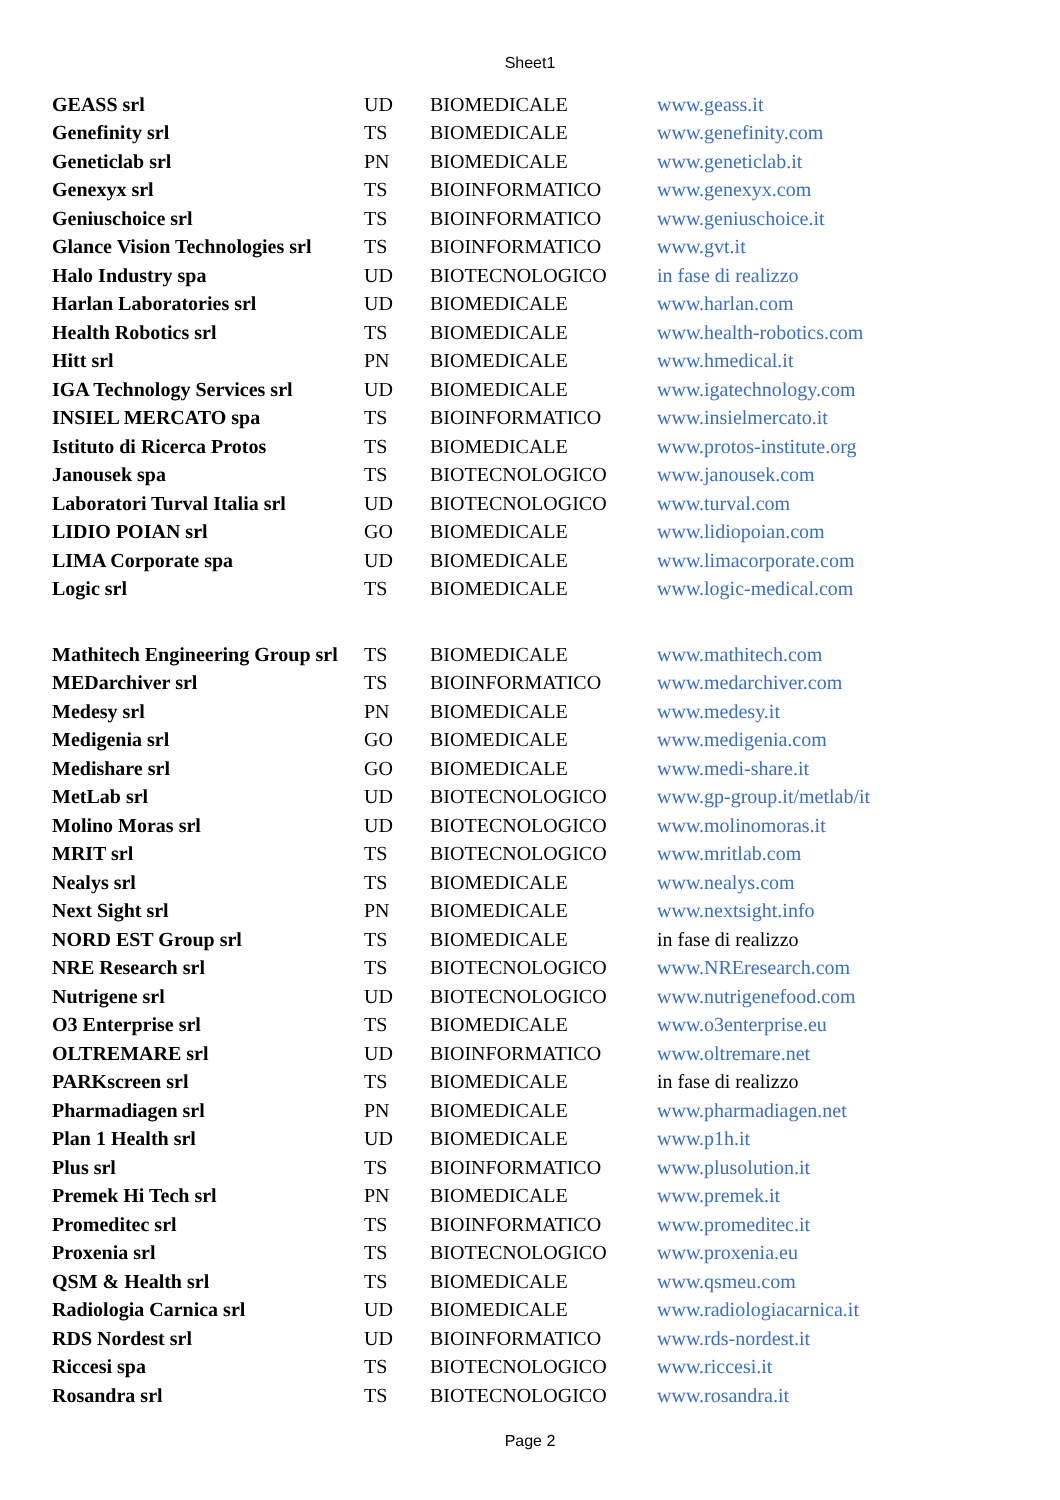Sheet1
| GEASS srl | UD | BIOMEDICALE | www.geass.it |
| Genefinity srl | TS | BIOMEDICALE | www.genefinity.com |
| Geneticlab srl | PN | BIOMEDICALE | www.geneticlab.it |
| Genexyx srl | TS | BIOINFORMATICO | www.genexyx.com |
| Geniuschoice srl | TS | BIOINFORMATICO | www.geniuschoice.it |
| Glance Vision Technologies srl | TS | BIOINFORMATICO | www.gvt.it |
| Halo Industry spa | UD | BIOTECNOLOGICO | in fase di realizzo |
| Harlan Laboratories srl | UD | BIOMEDICALE | www.harlan.com |
| Health Robotics srl | TS | BIOMEDICALE | www.health-robotics.com |
| Hitt srl | PN | BIOMEDICALE | www.hmedical.it |
| IGA Technology Services srl | UD | BIOMEDICALE | www.igatechnology.com |
| INSIEL MERCATO spa | TS | BIOINFORMATICO | www.insielmercato.it |
| Istituto di Ricerca Protos | TS | BIOMEDICALE | www.protos-institute.org |
| Janousek spa | TS | BIOTECNOLOGICO | www.janousek.com |
| Laboratori Turval Italia srl | UD | BIOTECNOLOGICO | www.turval.com |
| LIDIO POIAN srl | GO | BIOMEDICALE | www.lidiopoian.com |
| LIMA Corporate spa | UD | BIOMEDICALE | www.limacorporate.com |
| Logic srl | TS | BIOMEDICALE | www.logic-medical.com |
| Mathitech Engineering Group srl | TS | BIOMEDICALE | www.mathitech.com |
| MEDarchiver srl | TS | BIOINFORMATICO | www.medarchiver.com |
| Medesy srl | PN | BIOMEDICALE | www.medesy.it |
| Medigenia srl | GO | BIOMEDICALE | www.medigenia.com |
| Medishare srl | GO | BIOMEDICALE | www.medi-share.it |
| MetLab srl | UD | BIOTECNOLOGICO | www.gp-group.it/metlab/it |
| Molino Moras srl | UD | BIOTECNOLOGICO | www.molinomoras.it |
| MRIT srl | TS | BIOTECNOLOGICO | www.mritlab.com |
| Nealys srl | TS | BIOMEDICALE | www.nealys.com |
| Next Sight srl | PN | BIOMEDICALE | www.nextsight.info |
| NORD EST Group srl | TS | BIOMEDICALE | in fase di realizzo |
| NRE Research srl | TS | BIOTECNOLOGICO | www.NREresearch.com |
| Nutrigene srl | UD | BIOTECNOLOGICO | www.nutrigenefood.com |
| O3 Enterprise srl | TS | BIOMEDICALE | www.o3enterprise.eu |
| OLTREMARE srl | UD | BIOINFORMATICO | www.oltremare.net |
| PARKscreen srl | TS | BIOMEDICALE | in fase di realizzo |
| Pharmadiagen srl | PN | BIOMEDICALE | www.pharmadiagen.net |
| Plan 1 Health srl | UD | BIOMEDICALE | www.p1h.it |
| Plus srl | TS | BIOINFORMATICO | www.plusolution.it |
| Premek Hi Tech srl | PN | BIOMEDICALE | www.premek.it |
| Promeditec srl | TS | BIOINFORMATICO | www.promeditec.it |
| Proxenia srl | TS | BIOTECNOLOGICO | www.proxenia.eu |
| QSM & Health srl | TS | BIOMEDICALE | www.qsmeu.com |
| Radiologia Carnica srl | UD | BIOMEDICALE | www.radiologiacarnica.it |
| RDS Nordest srl | UD | BIOINFORMATICO | www.rds-nordest.it |
| Riccesi spa | TS | BIOTECNOLOGICO | www.riccesi.it |
| Rosandra srl | TS | BIOTECNOLOGICO | www.rosandra.it |
Page 2